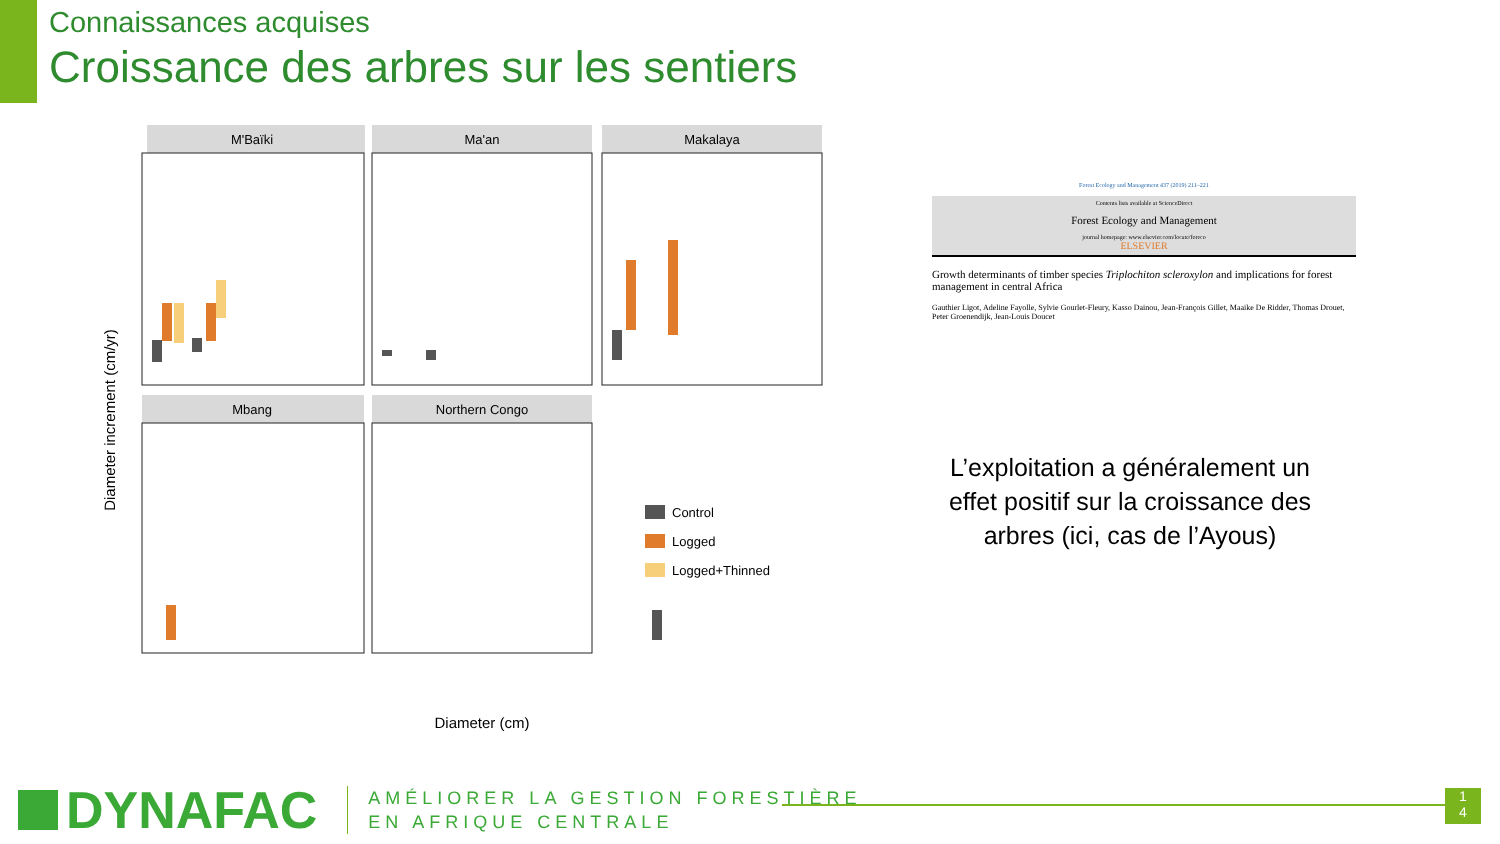Connaissances acquises
Croissance des arbres sur les sentiers
M'Baïki
Ma'an
Makalaya
Mbang
Northern Congo
Diameter increment (cm/yr)
Diameter (cm)
Control
Logged
Logged+Thinned
Forest Ecology and Management 437 (2019) 211–221
Contents lists available at ScienceDirect
Forest Ecology and Management
journal homepage: www.elsevier.com/locate/foreco
ELSEVIER
Growth determinants of timber species Triplochiton scleroxylon and implications for forest management in central Africa
Gauthier Ligot, Adeline Fayolle, Sylvie Gourlet-Fleury, Kasso Dainou, Jean-François Gillet, Maaike De Ridder, Thomas Drouet, Peter Groenendijk, Jean-Louis Doucet
L’exploitation a généralement un effet positif sur la croissance des arbres (ici, cas de l’Ayous)
DYNAFAC
AMÉLIORER LA GESTION FORESTIÈRE
EN AFRIQUE CENTRALE
1
4